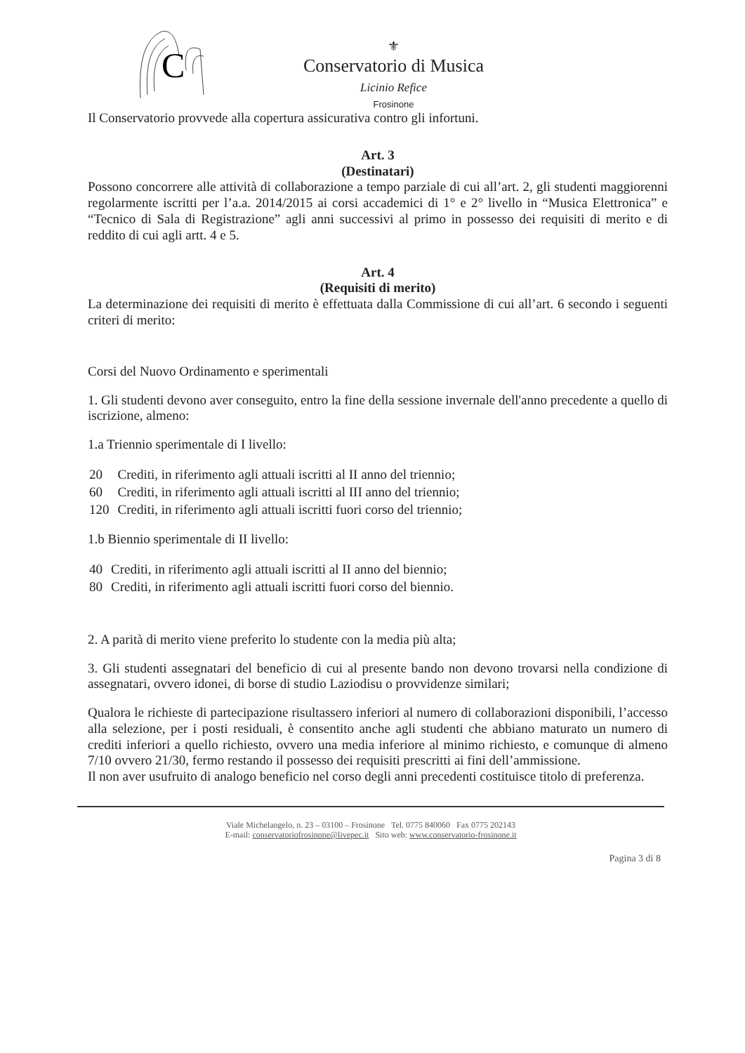C
⚜
Conservatorio di Musica
Licinio Refice
Frosinone
Il Conservatorio provvede alla copertura assicurativa contro gli infortuni.
Art. 3
(Destinatari)
Possono concorrere alle attività di collaborazione a tempo parziale di cui all’art. 2, gli studenti maggiorenni regolarmente iscritti per l’a.a. 2014/2015 ai corsi accademici di 1° e 2° livello in “Musica Elettronica” e “Tecnico di Sala di Registrazione” agli anni successivi al primo in possesso dei requisiti di merito e di reddito di cui agli artt. 4 e 5.
Art. 4
(Requisiti di merito)
La determinazione dei requisiti di merito è effettuata dalla Commissione di cui all’art. 6 secondo i seguenti criteri di merito:
Corsi del Nuovo Ordinamento e sperimentali
1. Gli studenti devono aver conseguito, entro la fine della sessione invernale dell'anno precedente a quello di iscrizione, almeno:
1.a Triennio sperimentale di I livello:
| 20 | Crediti, in riferimento agli attuali iscritti al II anno del triennio; |
| 60 | Crediti, in riferimento agli attuali iscritti al III anno del triennio; |
| 120 | Crediti, in riferimento agli attuali iscritti fuori corso del triennio; |
1.b Biennio sperimentale di II livello:
| 40 | Crediti, in riferimento agli attuali iscritti al II anno del biennio; |
| 80 | Crediti, in riferimento agli attuali iscritti fuori corso del biennio. |
2. A parità di merito viene preferito lo studente con la media più alta;
3. Gli studenti assegnatari del beneficio di cui al presente bando non devono trovarsi nella condizione di assegnatari, ovvero idonei, di borse di studio Laziodisu o provvidenze similari;
Qualora le richieste di partecipazione risultassero inferiori al numero di collaborazioni disponibili, l’accesso alla selezione, per i posti residuali, è consentito anche agli studenti che abbiano maturato un numero di crediti inferiori a quello richiesto, ovvero una media inferiore al minimo richiesto, e comunque di almeno 7/10 ovvero 21/30, fermo restando il possesso dei requisiti prescritti ai fini dell’ammissione.
Il non aver usufruito di analogo beneficio nel corso degli anni precedenti costituisce titolo di preferenza.
Viale Michelangelo, n. 23 – 03100 – Frosinone Tel. 0775 840060 Fax 0775 202143
E-mail: conservatoriofrosinone@livepec.it Sito web: www.conservatorio-frosinone.it
Pagina 3 di 8